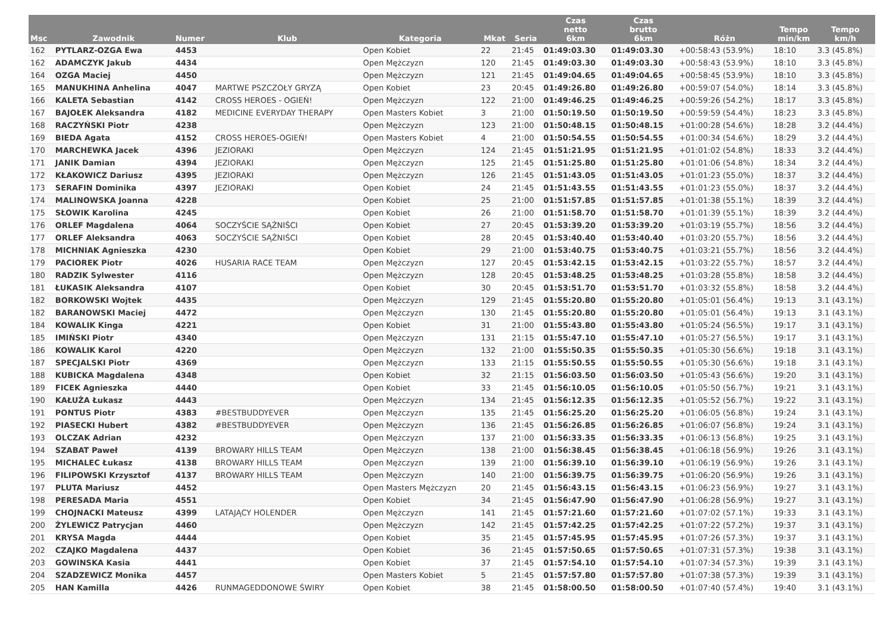| Msc | Zawodnik | Numer | Klub | Kategoria | Mkat | Seria | Czas netto 6km | Czas brutto 6km | Różn | Tempo min/km | Tempo km/h |
| --- | --- | --- | --- | --- | --- | --- | --- | --- | --- | --- | --- |
| 162 | PYTLARZ-OZGA Ewa | 4453 | | Open Kobiet | 22 | 21:45 | 01:49:03.30 | 01:49:03.30 | +00:58:43 (53.9%) | 18:10 | 3.3 (45.8%) |
| 162 | ADAMCZYK Jakub | 4434 | | Open Mężczyzn | 120 | 21:45 | 01:49:03.30 | 01:49:03.30 | +00:58:43 (53.9%) | 18:10 | 3.3 (45.8%) |
| 164 | OZGA Maciej | 4450 | | Open Mężczyzn | 121 | 21:45 | 01:49:04.65 | 01:49:04.65 | +00:58:45 (53.9%) | 18:10 | 3.3 (45.8%) |
| 165 | MANUKHINA Anhelina | 4047 | MARTWE PSZCZOŁY GRYZĄ | Open Kobiet | 23 | 20:45 | 01:49:26.80 | 01:49:26.80 | +00:59:07 (54.0%) | 18:14 | 3.3 (45.8%) |
| 166 | KALETA Sebastian | 4142 | CROSS HEROES - OGIEŃ! | Open Mężczyzn | 122 | 21:00 | 01:49:46.25 | 01:49:46.25 | +00:59:26 (54.2%) | 18:17 | 3.3 (45.8%) |
| 167 | BAJOŁEK Aleksandra | 4182 | MEDICINE EVERYDAY THERAPY | Open Masters Kobiet | 3 | 21:00 | 01:50:19.50 | 01:50:19.50 | +00:59:59 (54.4%) | 18:23 | 3.3 (45.8%) |
| 168 | RACZYŃSKI Piotr | 4238 | | Open Mężczyzn | 123 | 21:00 | 01:50:48.15 | 01:50:48.15 | +01:00:28 (54.6%) | 18:28 | 3.2 (44.4%) |
| 169 | BIEDA Agata | 4152 | CROSS HEROES-OGIEŃ! | Open Masters Kobiet | 4 | 21:00 | 01:50:54.55 | 01:50:54.55 | +01:00:34 (54.6%) | 18:29 | 3.2 (44.4%) |
| 170 | MARCHEWKA Jacek | 4396 | JEZIORAKI | Open Mężczyzn | 124 | 21:45 | 01:51:21.95 | 01:51:21.95 | +01:01:02 (54.8%) | 18:33 | 3.2 (44.4%) |
| 171 | JANIK Damian | 4394 | JEZIORAKI | Open Mężczyzn | 125 | 21:45 | 01:51:25.80 | 01:51:25.80 | +01:01:06 (54.8%) | 18:34 | 3.2 (44.4%) |
| 172 | KŁAKOWICZ Dariusz | 4395 | JEZIORAKI | Open Mężczyzn | 126 | 21:45 | 01:51:43.05 | 01:51:43.05 | +01:01:23 (55.0%) | 18:37 | 3.2 (44.4%) |
| 173 | SERAFIN Dominika | 4397 | JEZIORAKI | Open Kobiet | 24 | 21:45 | 01:51:43.55 | 01:51:43.55 | +01:01:23 (55.0%) | 18:37 | 3.2 (44.4%) |
| 174 | MALINOWSKA Joanna | 4228 | | Open Kobiet | 25 | 21:00 | 01:51:57.85 | 01:51:57.85 | +01:01:38 (55.1%) | 18:39 | 3.2 (44.4%) |
| 175 | SŁOWIK Karolina | 4245 | | Open Kobiet | 26 | 21:00 | 01:51:58.70 | 01:51:58.70 | +01:01:39 (55.1%) | 18:39 | 3.2 (44.4%) |
| 176 | ORLEF Magdalena | 4064 | SOCZYŚCIE SĄŻNIŚCI | Open Kobiet | 27 | 20:45 | 01:53:39.20 | 01:53:39.20 | +01:03:19 (55.7%) | 18:56 | 3.2 (44.4%) |
| 177 | ORLEF Aleksandra | 4063 | SOCZYŚCIE SĄŻNIŚCI | Open Kobiet | 28 | 20:45 | 01:53:40.40 | 01:53:40.40 | +01:03:20 (55.7%) | 18:56 | 3.2 (44.4%) |
| 178 | MICHNIAK Agnieszka | 4230 | | Open Kobiet | 29 | 21:00 | 01:53:40.75 | 01:53:40.75 | +01:03:21 (55.7%) | 18:56 | 3.2 (44.4%) |
| 179 | PACIOREK Piotr | 4026 | HUSARIA RACE TEAM | Open Mężczyzn | 127 | 20:45 | 01:53:42.15 | 01:53:42.15 | +01:03:22 (55.7%) | 18:57 | 3.2 (44.4%) |
| 180 | RADZIK Sylwester | 4116 | | Open Mężczyzn | 128 | 20:45 | 01:53:48.25 | 01:53:48.25 | +01:03:28 (55.8%) | 18:58 | 3.2 (44.4%) |
| 181 | ŁUKASIK Aleksandra | 4107 | | Open Kobiet | 30 | 20:45 | 01:53:51.70 | 01:53:51.70 | +01:03:32 (55.8%) | 18:58 | 3.2 (44.4%) |
| 182 | BORKOWSKI Wojtek | 4435 | | Open Mężczyzn | 129 | 21:45 | 01:55:20.80 | 01:55:20.80 | +01:05:01 (56.4%) | 19:13 | 3.1 (43.1%) |
| 182 | BARANOWSKI Maciej | 4472 | | Open Mężczyzn | 130 | 21:45 | 01:55:20.80 | 01:55:20.80 | +01:05:01 (56.4%) | 19:13 | 3.1 (43.1%) |
| 184 | KOWALIK Kinga | 4221 | | Open Kobiet | 31 | 21:00 | 01:55:43.80 | 01:55:43.80 | +01:05:24 (56.5%) | 19:17 | 3.1 (43.1%) |
| 185 | IMIŃSKI Piotr | 4340 | | Open Mężczyzn | 131 | 21:15 | 01:55:47.10 | 01:55:47.10 | +01:05:27 (56.5%) | 19:17 | 3.1 (43.1%) |
| 186 | KOWALIK Karol | 4220 | | Open Mężczyzn | 132 | 21:00 | 01:55:50.35 | 01:55:50.35 | +01:05:30 (56.6%) | 19:18 | 3.1 (43.1%) |
| 187 | SPECJALSKI Piotr | 4369 | | Open Mężczyzn | 133 | 21:15 | 01:55:50.55 | 01:55:50.55 | +01:05:30 (56.6%) | 19:18 | 3.1 (43.1%) |
| 188 | KUBICKA Magdalena | 4348 | | Open Kobiet | 32 | 21:15 | 01:56:03.50 | 01:56:03.50 | +01:05:43 (56.6%) | 19:20 | 3.1 (43.1%) |
| 189 | FICEK Agnieszka | 4440 | | Open Kobiet | 33 | 21:45 | 01:56:10.05 | 01:56:10.05 | +01:05:50 (56.7%) | 19:21 | 3.1 (43.1%) |
| 190 | KAŁUŻA Łukasz | 4443 | | Open Mężczyzn | 134 | 21:45 | 01:56:12.35 | 01:56:12.35 | +01:05:52 (56.7%) | 19:22 | 3.1 (43.1%) |
| 191 | PONTUS Piotr | 4383 | #BESTBUDDYEVER | Open Mężczyzn | 135 | 21:45 | 01:56:25.20 | 01:56:25.20 | +01:06:05 (56.8%) | 19:24 | 3.1 (43.1%) |
| 192 | PIASECKI Hubert | 4382 | #BESTBUDDYEVER | Open Mężczyzn | 136 | 21:45 | 01:56:26.85 | 01:56:26.85 | +01:06:07 (56.8%) | 19:24 | 3.1 (43.1%) |
| 193 | OLCZAK Adrian | 4232 | | Open Mężczyzn | 137 | 21:00 | 01:56:33.35 | 01:56:33.35 | +01:06:13 (56.8%) | 19:25 | 3.1 (43.1%) |
| 194 | SZABAT Paweł | 4139 | BROWARY HILLS TEAM | Open Mężczyzn | 138 | 21:00 | 01:56:38.45 | 01:56:38.45 | +01:06:18 (56.9%) | 19:26 | 3.1 (43.1%) |
| 195 | MICHALEC Łukasz | 4138 | BROWARY HILLS TEAM | Open Mężczyzn | 139 | 21:00 | 01:56:39.10 | 01:56:39.10 | +01:06:19 (56.9%) | 19:26 | 3.1 (43.1%) |
| 196 | FILIPOWSKI Krzysztof | 4137 | BROWARY HILLS TEAM | Open Mężczyzn | 140 | 21:00 | 01:56:39.75 | 01:56:39.75 | +01:06:20 (56.9%) | 19:26 | 3.1 (43.1%) |
| 197 | PLUTA Mariusz | 4452 | | Open Masters Mężczyzn | 20 | 21:45 | 01:56:43.15 | 01:56:43.15 | +01:06:23 (56.9%) | 19:27 | 3.1 (43.1%) |
| 198 | PERESADA Maria | 4551 | | Open Kobiet | 34 | 21:45 | 01:56:47.90 | 01:56:47.90 | +01:06:28 (56.9%) | 19:27 | 3.1 (43.1%) |
| 199 | CHOJNACKI Mateusz | 4399 | LATAJĄCY HOLENDER | Open Mężczyzn | 141 | 21:45 | 01:57:21.60 | 01:57:21.60 | +01:07:02 (57.1%) | 19:33 | 3.1 (43.1%) |
| 200 | ŻYLEWICZ Patrycjan | 4460 | | Open Mężczyzn | 142 | 21:45 | 01:57:42.25 | 01:57:42.25 | +01:07:22 (57.2%) | 19:37 | 3.1 (43.1%) |
| 201 | KRYSA Magda | 4444 | | Open Kobiet | 35 | 21:45 | 01:57:45.95 | 01:57:45.95 | +01:07:26 (57.3%) | 19:37 | 3.1 (43.1%) |
| 202 | CZAJKO Magdalena | 4437 | | Open Kobiet | 36 | 21:45 | 01:57:50.65 | 01:57:50.65 | +01:07:31 (57.3%) | 19:38 | 3.1 (43.1%) |
| 203 | GOWINSKA Kasia | 4441 | | Open Kobiet | 37 | 21:45 | 01:57:54.10 | 01:57:54.10 | +01:07:34 (57.3%) | 19:39 | 3.1 (43.1%) |
| 204 | SZADZEWICZ Monika | 4457 | | Open Masters Kobiet | 5 | 21:45 | 01:57:57.80 | 01:57:57.80 | +01:07:38 (57.3%) | 19:39 | 3.1 (43.1%) |
| 205 | HAN Kamilla | 4426 | RUNMAGEDDONOWE ŚWIRY | Open Kobiet | 38 | 21:45 | 01:58:00.50 | 01:58:00.50 | +01:07:40 (57.4%) | 19:40 | 3.1 (43.1%) |